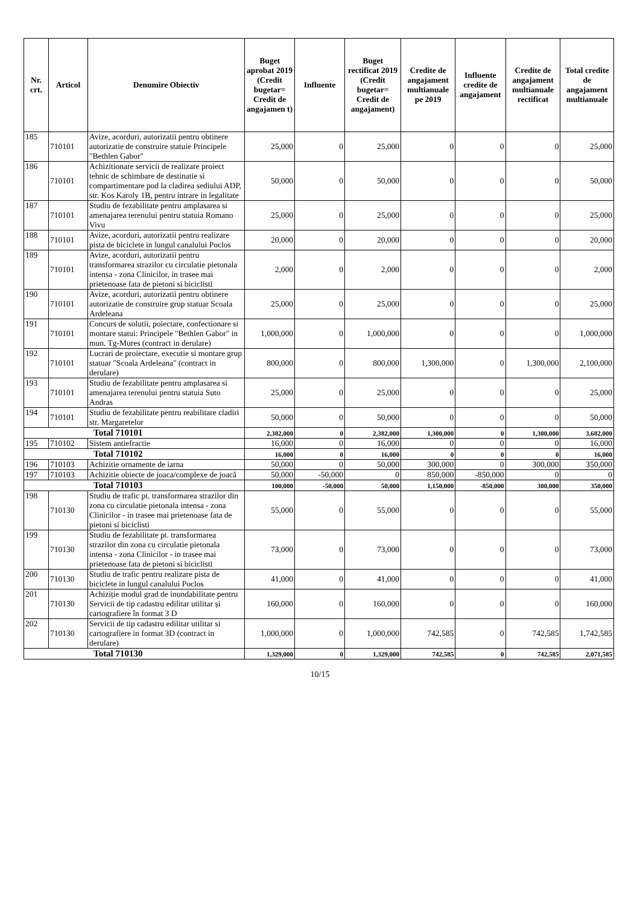| Nr. crt. | Articol | Denumire Obiectiv | Buget aprobat 2019 (Credit bugetar= Credit de angajamen t) | Influente | Buget rectificat 2019 (Credit bugetar= Credit de angajament) | Credite de angajament multianuale pe 2019 | Influente credite de angajament | Credite de angajament multianuale rectificat | Total credite de angajament multianuale |
| --- | --- | --- | --- | --- | --- | --- | --- | --- | --- |
| 185 | 710101 | Avize, acorduri, autorizatii pentru obtinere autorizatie de construire statuie Principele "Bethlen Gabor" | 25,000 | 0 | 25,000 | 0 | 0 | 0 | 25,000 |
| 186 | 710101 | Achizitionare servicii de realizare proiect tehnic de schimbare de destinatie si compartimentare pod la cladirea sediului ADP, str. Kos Karoly 1B, pentru intrare in legalitate | 50,000 | 0 | 50,000 | 0 | 0 | 0 | 50,000 |
| 187 | 710101 | Studiu de fezabilitate pentru amplasarea si amenajarea terenului pentru statuia Romano Vivu | 25,000 | 0 | 25,000 | 0 | 0 | 0 | 25,000 |
| 188 | 710101 | Avize, acorduri, autorizatii pentru realizare pista de biciclete in lungul canalului Poclos | 20,000 | 0 | 20,000 | 0 | 0 | 0 | 20,000 |
| 189 | 710101 | Avize, acorduri, autorizatii pentru transformarea strazilor cu circulatie pietonala intensa - zona Clinicilor, in trasee mai prietenoase fata de pietoni si biciclisti | 2,000 | 0 | 2,000 | 0 | 0 | 0 | 2,000 |
| 190 | 710101 | Avize, acorduri, autorizatii pentru obtinere autorizatie de construire grup statuar Scoala Ardeleana | 25,000 | 0 | 25,000 | 0 | 0 | 0 | 25,000 |
| 191 | 710101 | Concurs de solutii, poiectare, confectionare si montare statui: Principele "Bethlen Gabor" in mun. Tg-Mures (contract in derulare) | 1,000,000 | 0 | 1,000,000 | 0 | 0 | 0 | 1,000,000 |
| 192 | 710101 | Lucrari de proiectare, executie si montare grup statuar "Scoala Ardeleana" (contract in derulare) | 800,000 | 0 | 800,000 | 1,300,000 | 0 | 1,300,000 | 2,100,000 |
| 193 | 710101 | Studiu de fezabilitate pentru amplasarea si amenajarea terenului pentru statuia Suto Andras | 25,000 | 0 | 25,000 | 0 | 0 | 0 | 25,000 |
| 194 | 710101 | Studiu de fezabilitate pentru reabilitare cladiri str. Margaretelor | 50,000 | 0 | 50,000 | 0 | 0 | 0 | 50,000 |
| Total 710101 | | | 2,382,000 | 0 | 2,382,000 | 1,300,000 | 0 | 1,300,000 | 3,682,000 |
| 195 | 710102 | Sistem antiefractie | 16,000 | 0 | 16,000 | 0 | 0 | 0 | 16,000 |
| Total 710102 | | | 16,000 | 0 | 16,000 | 0 | 0 | 0 | 16,000 |
| 196 | 710103 | Achizitie ornamente de iarna | 50,000 | 0 | 50,000 | 300,000 | 0 | 300,000 | 350,000 |
| 197 | 710103 | Achizitie obiecte de joaca/complexe de joacă | 50,000 | -50,000 | 0 | 850,000 | -850,000 | 0 | 0 |
| Total 710103 | | | 100,000 | -50,000 | 50,000 | 1,150,000 | -850,000 | 300,000 | 350,000 |
| 198 | 710130 | Studiu de trafic pt. transformarea strazilor din zona cu circulatie pietonala intensa - zona Clinicilor - in trasee mai prietenoase fata de pietoni si biciclisti | 55,000 | 0 | 55,000 | 0 | 0 | 0 | 55,000 |
| 199 | 710130 | Studiu de fezabilitate pt. transformarea strazilor din zona cu circulatie pietonala intensa - zona Clinicilor - in trasee mai prietenoase fata de pietoni si biciclisti | 73,000 | 0 | 73,000 | 0 | 0 | 0 | 73,000 |
| 200 | 710130 | Studiu de trafic pentru realizare pista de biciclete in lungul canalului Poclos | 41,000 | 0 | 41,000 | 0 | 0 | 0 | 41,000 |
| 201 | 710130 | Achiziție modul grad de inundabilitate pentru Servicii de tip cadastru edilitar utilitar și cartografiere în format 3 D | 160,000 | 0 | 160,000 | 0 | 0 | 0 | 160,000 |
| 202 | 710130 | Servicii de tip cadastru edilitar utilitar si cartografiere in format 3D (contract in derulare) | 1,000,000 | 0 | 1,000,000 | 742,585 | 0 | 742,585 | 1,742,585 |
| Total 710130 | | | 1,329,000 | 0 | 1,329,000 | 742,585 | 0 | 742,585 | 2,071,585 |
10/15